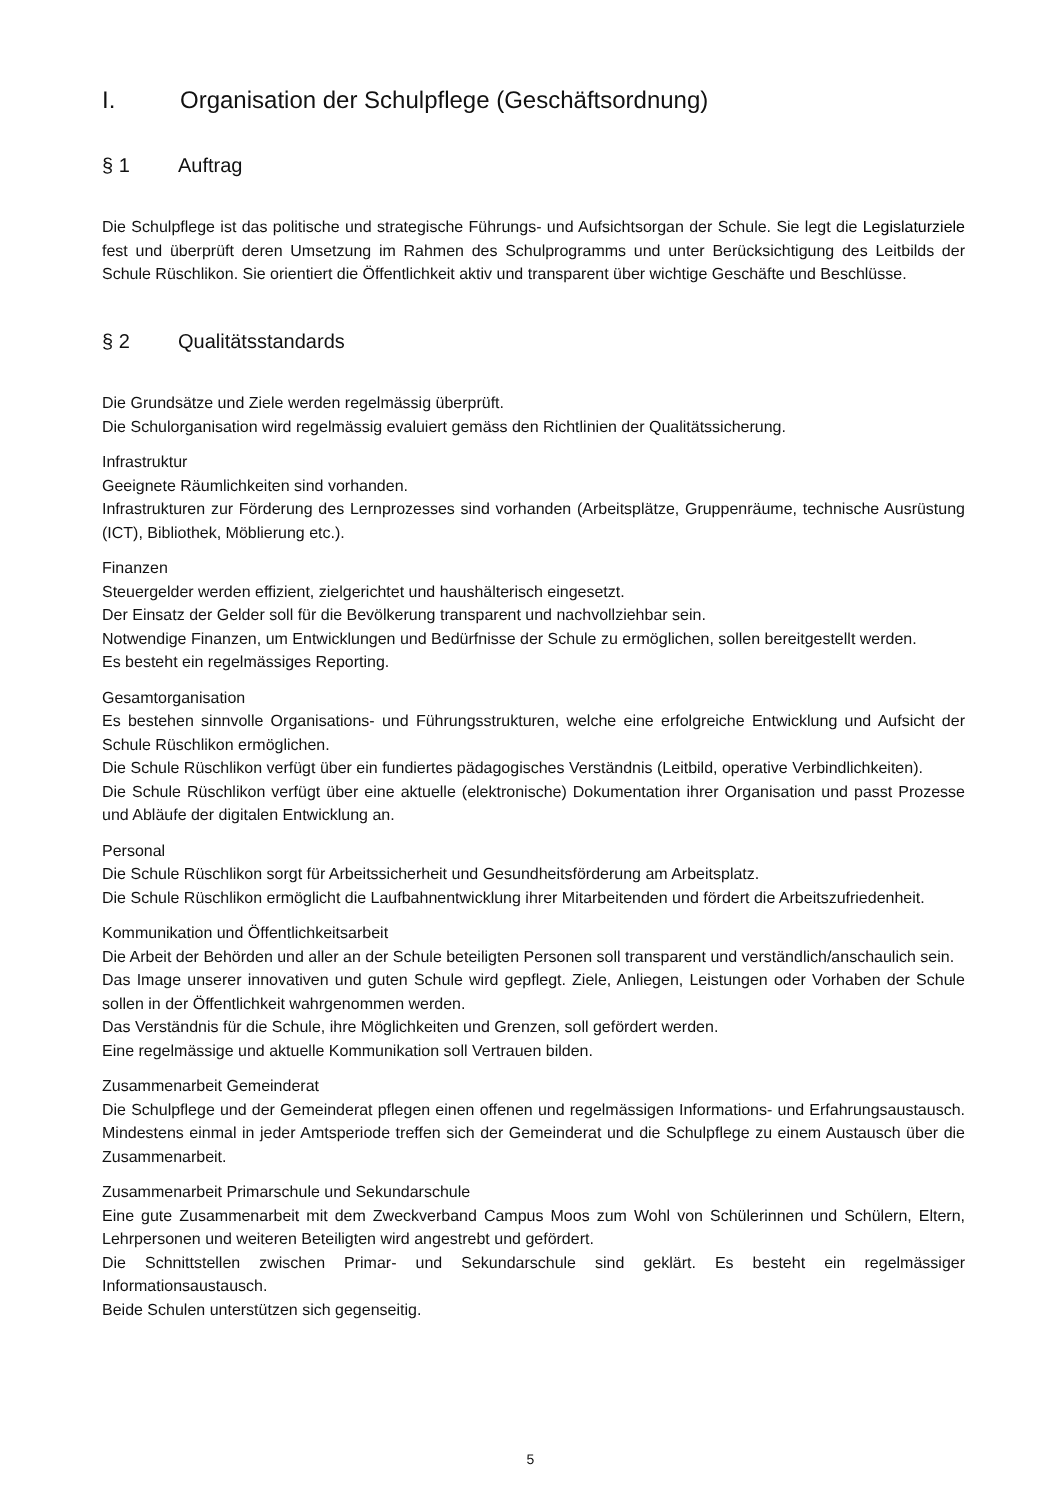I. Organisation der Schulpflege (Geschäftsordnung)
§ 1 Auftrag
Die Schulpflege ist das politische und strategische Führungs- und Aufsichtsorgan der Schule. Sie legt die Legislaturziele fest und überprüft deren Umsetzung im Rahmen des Schulprogramms und unter Berücksichtigung des Leitbilds der Schule Rüschlikon. Sie orientiert die Öffentlichkeit aktiv und transparent über wichtige Geschäfte und Beschlüsse.
§ 2 Qualitätsstandards
Die Grundsätze und Ziele werden regelmässig überprüft.
Die Schulorganisation wird regelmässig evaluiert gemäss den Richtlinien der Qualitätssicherung.
Infrastruktur
Geeignete Räumlichkeiten sind vorhanden.
Infrastrukturen zur Förderung des Lernprozesses sind vorhanden (Arbeitsplätze, Gruppenräume, technische Ausrüstung (ICT), Bibliothek, Möblierung etc.).
Finanzen
Steuergelder werden effizient, zielgerichtet und haushälterisch eingesetzt.
Der Einsatz der Gelder soll für die Bevölkerung transparent und nachvollziehbar sein.
Notwendige Finanzen, um Entwicklungen und Bedürfnisse der Schule zu ermöglichen, sollen bereitgestellt werden.
Es besteht ein regelmässiges Reporting.
Gesamtorganisation
Es bestehen sinnvolle Organisations- und Führungsstrukturen, welche eine erfolgreiche Entwicklung und Aufsicht der Schule Rüschlikon ermöglichen.
Die Schule Rüschlikon verfügt über ein fundiertes pädagogisches Verständnis (Leitbild, operative Verbindlichkeiten).
Die Schule Rüschlikon verfügt über eine aktuelle (elektronische) Dokumentation ihrer Organisation und passt Prozesse und Abläufe der digitalen Entwicklung an.
Personal
Die Schule Rüschlikon sorgt für Arbeitssicherheit und Gesundheitsförderung am Arbeitsplatz.
Die Schule Rüschlikon ermöglicht die Laufbahnentwicklung ihrer Mitarbeitenden und fördert die Arbeitszufriedenheit.
Kommunikation und Öffentlichkeitsarbeit
Die Arbeit der Behörden und aller an der Schule beteiligten Personen soll transparent und verständlich/anschaulich sein.
Das Image unserer innovativen und guten Schule wird gepflegt. Ziele, Anliegen, Leistungen oder Vorhaben der Schule sollen in der Öffentlichkeit wahrgenommen werden.
Das Verständnis für die Schule, ihre Möglichkeiten und Grenzen, soll gefördert werden.
Eine regelmässige und aktuelle Kommunikation soll Vertrauen bilden.
Zusammenarbeit Gemeinderat
Die Schulpflege und der Gemeinderat pflegen einen offenen und regelmässigen Informations- und Erfahrungsaustausch. Mindestens einmal in jeder Amtsperiode treffen sich der Gemeinderat und die Schulpflege zu einem Austausch über die Zusammenarbeit.
Zusammenarbeit Primarschule und Sekundarschule
Eine gute Zusammenarbeit mit dem Zweckverband Campus Moos zum Wohl von Schülerinnen und Schülern, Eltern, Lehrpersonen und weiteren Beteiligten wird angestrebt und gefördert.
Die Schnittstellen zwischen Primar- und Sekundarschule sind geklärt. Es besteht ein regelmässiger Informationsaustausch.
Beide Schulen unterstützen sich gegenseitig.
5